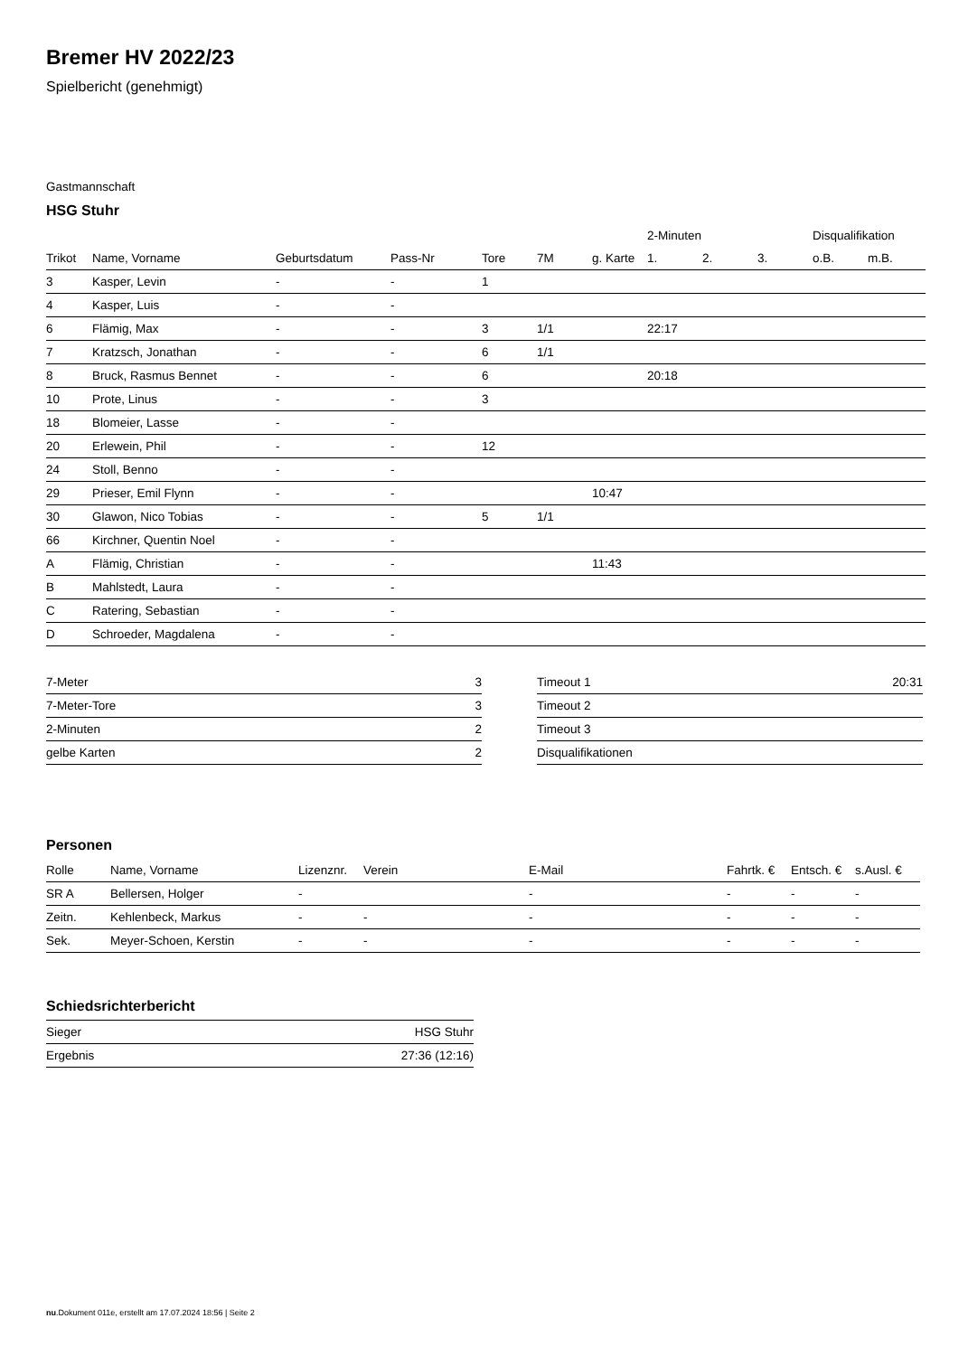Bremer HV 2022/23
Spielbericht (genehmigt)
Gastmannschaft
HSG Stuhr
| | | | | | | | 2-Minuten | | | Disqualifikation | |
| --- | --- | --- | --- | --- | --- | --- | --- | --- | --- | --- | --- |
| Trikot | Name, Vorname | Geburtsdatum | Pass-Nr | Tore | 7M | g. Karte | 1. | 2. | 3. | o.B. | m.B. |
| 3 | Kasper, Levin | - | - | 1 | | | | | | | |
| 4 | Kasper, Luis | - | - | | | | | | | | |
| 6 | Flämig, Max | - | - | 3 | 1/1 | | 22:17 | | | | |
| 7 | Kratzsch, Jonathan | - | - | 6 | 1/1 | | | | | | |
| 8 | Bruck, Rasmus Bennet | - | - | 6 | | | 20:18 | | | | |
| 10 | Prote, Linus | - | - | 3 | | | | | | | |
| 18 | Blomeier, Lasse | - | - | | | | | | | | |
| 20 | Erlewein, Phil | - | - | 12 | | | | | | | |
| 24 | Stoll, Benno | - | - | | | | | | | | |
| 29 | Prieser, Emil Flynn | - | - | | | 10:47 | | | | | |
| 30 | Glawon, Nico Tobias | - | - | 5 | 1/1 | | | | | | |
| 66 | Kirchner, Quentin Noel | - | - | | | | | | | | |
| A | Flämig, Christian | - | - | | | 11:43 | | | | | |
| B | Mahlstedt, Laura | - | - | | | | | | | | |
| C | Ratering, Sebastian | - | - | | | | | | | | |
| D | Schroeder, Magdalena | - | - | | | | | | | | |
| 7-Meter | 3 |
| 7-Meter-Tore | 3 |
| 2-Minuten | 2 |
| gelbe Karten | 2 |
| Timeout 1 | 20:31 |
| Timeout 2 | |
| Timeout 3 | |
| Disqualifikationen | |
Personen
| Rolle | Name, Vorname | Lizenznr. | Verein | E-Mail | Fahrtk. € | Entsch. € | s.Ausl. € |
| --- | --- | --- | --- | --- | --- | --- | --- |
| SR A | Bellersen, Holger | - | | - | - | - | - |
| Zeitn. | Kehlenbeck, Markus | - | - | - | - | - | - |
| Sek. | Meyer-Schoen, Kerstin | - | - | - | - | - | - |
Schiedsrichterbericht
| Sieger | HSG Stuhr |
| Ergebnis | 27:36 (12:16) |
nu.Dokument 011e, erstellt am 17.07.2024 18:56 | Seite 2